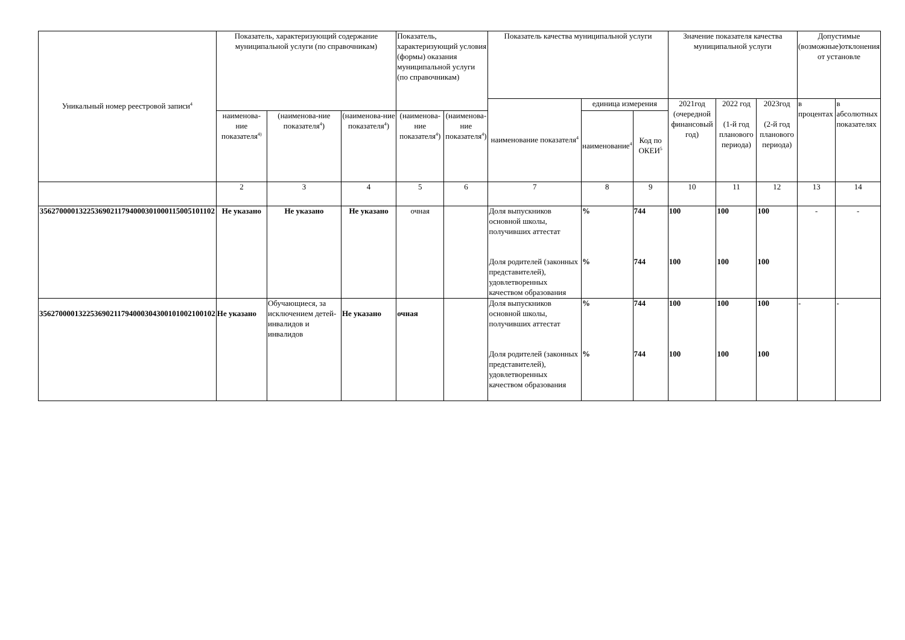| Уникальный номер реестровой записи<sup>4</sup> | Показатель, характеризующий содержание муниципальной услуги (по справочникам) | | | Показатель, характеризующий условия (формы) оказания муниципальной услуги (по справочникам) | | Показатель качества муниципальной услуги | | | Значение показателя качества муниципальной услуги | | | Допустимые (возможные)отклонения от установле | |
| --- | --- | --- | --- | --- | --- | --- | --- | --- | --- | --- | --- | --- | --- |
| | | | | | | наименование показателя<sup>4</sup> | единица измерения | | 2021год (очередной финансовый год) | 2022 год (1-й год планового периода) | 2023год (2-й год планового периода) | в процентах | в абсолютных показателях |
| | наименова-ние показателя<sup>4)</sup> | (наименова-ние показателя<sup>4</sup>) | (наименова-ние показателя<sup>4</sup>) | (наименова-ние показателя<sup>4</sup>) | (наименова-ние показателя<sup>4</sup>) | | наименование<sup>4</sup> | Код по ОКЕИ<sup>5</sup> | | | | | |
| | 2 | 3 | 4 | 5 | 6 | 7 | 8 | 9 | 10 | 11 | 12 | 13 | 14 |
| 356270000132253690211794000301000115005101102 | Не указано | Не указано | Не указано | очная | | Доля выпускников основной школы, получивших аттестат Доля родителей (законных представителей), удовлетворенных качеством образования | % % | 744 744 | 100 100 | 100 100 | 100 100 | - | - |
| 356270000132253690211794000304300101002100102 | Не указано | Обучающиеся, за исключением детей-инвалидов и инвалидов | Не указано | очная | | Доля выпускников основной школы, получивших аттестат Доля родителей (законных представителей), удовлетворенных качеством образования | % % | 744 744 | 100 100 | 100 100 | 100 100 | - | - |